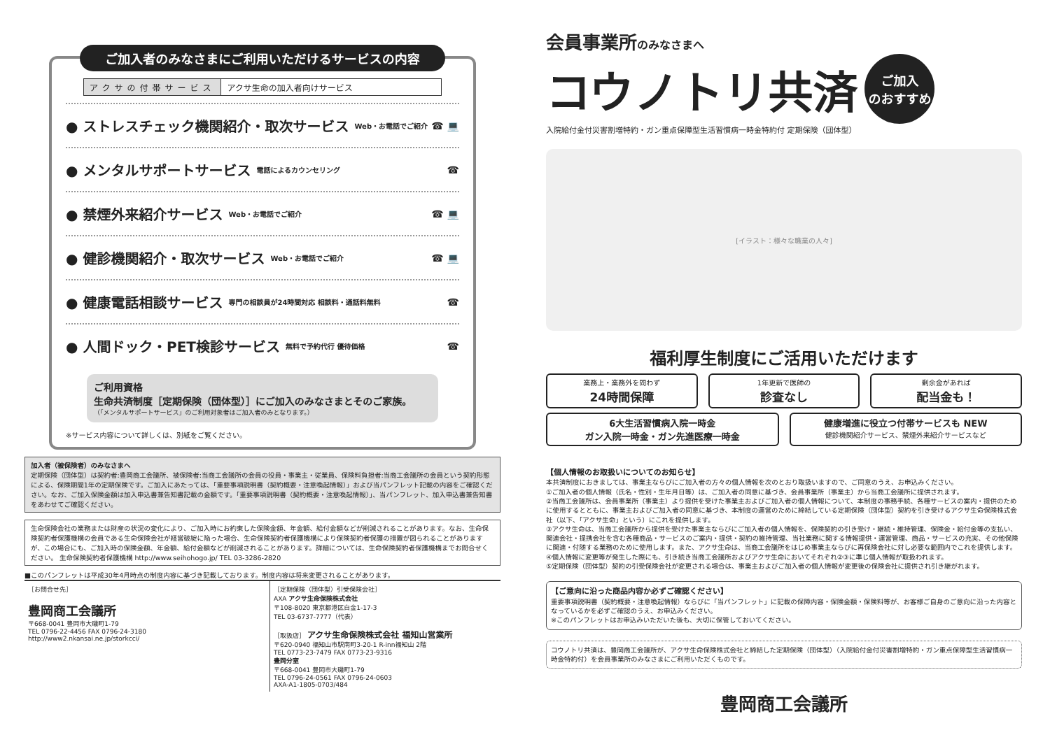ご加入者のみなさまにご利用いただけるサービスの内容
アクサの付帯サービス アクサ生命の加入者向けサービス
● ストレスチェック機関紹介・取次サービス Web・お電話でご紹介 ☎ 💻
● メンタルサポートサービス 電話によるカウンセリング ☎
● 禁煙外来紹介サービス Web・お電話でご紹介 ☎ 💻
● 健診機関紹介・取次サービス Web・お電話でご紹介 ☎ 💻
● 健康電話相談サービス 専門の相談員が24時間対応 相談料・通話料無料 ☎
● 人間ドック・PET検診サービス 無料で予約代行 優待価格 ☎
ご利用資格
生命共済制度［定期保険（団体型）］にご加入のみなさまとそのご家族。
（「メンタルサポートサービス」のご利用対象者はご加入者のみとなります。）
※サービス内容について詳しくは、別紙をご覧ください。
加入者（被保険者）のみなさまへ
定期保険（団体型）は契約者:豊岡商工会議所、被保険者:当商工会議所の会員の役員・事業主・従業員、保険料負担者:当商工会議所の会員という契約形態による、保険期間1年の定期保険です。ご加入にあたっては、「重要事項説明書（契約概要・注意喚起情報）」および当パンフレット記載の内容をご確認ください。なお、ご加入保険金額は加入申込書兼告知書記載の金額です。「重要事項説明書（契約概要・注意喚起情報）」、当パンフレット、加入申込書兼告知書をあわせてご確認ください。
生命保険会社の業務または財産の状況の変化により、ご加入時にお約束した保険金額、年金額、給付金額などが削減されることがあります。なお、生命保険契約者保護機構の会員である生命保険会社が経営破綻に陥った場合、生命保険契約者保護機構により保険契約者保護の措置が図られることがありますが、この場合にも、ご加入時の保険金額、年金額、給付金額などが削減されることがあります。詳細については、生命保険契約者保護機構までお問合せください。 生命保険契約者保護機構 http://www.seihohogo.jp/ TEL 03-3286-2820
■このパンフレットは平成30年4月時点の制度内容に基づき記載しております。制度内容は将来変更されることがあります。
［お問合せ先］
豊岡商工会議所
〒668-0041 豊岡市大磯町1-79
TEL 0796-22-4456 FAX 0796-24-3180
http://www2.nkansai.ne.jp/storkcci/
［定期保険（団体型）引受保険会社］
AXA アクサ生命保険株式会社
〒108-8020 東京都港区白金1-17-3
TEL 03-6737-7777（代表）
［取扱店］ アクサ生命保険株式会社 福知山営業所
〒620-0940 福知山市駅南町3-20-1 R-inn福知山 2階
TEL 0773-23-7479 FAX 0773-23-9316
豊岡分室
〒668-0041 豊岡市大磯町1-79
TEL 0796-24-0561 FAX 0796-24-0603
AXA-A1-1805-0703/484
会員事業所のみなさまへ
コウノトリ共済
ご加入
のおすすめ
入院給付金付災害割増特約・ガン重点保障型生活習慣病一時金特約付 定期保険（団体型）
[イラスト：様々な職業の人々]
福利厚生制度にご活用いただけます
業務上・業務外を問わず
24時間保障
1年更新で医師の
診査なし
剰余金があれば
配当金も！
6大生活習慣病入院一時金
ガン入院一時金・ガン先進医療一時金
健康増進に役立つ付帯サービスも NEW
健診機関紹介サービス、禁煙外来紹介サービスなど
【個人情報のお取扱いについてのお知らせ】
本共済制度におきましては、事業主ならびにご加入者の方々の個人情報を次のとおり取扱いますので、ご同意のうえ、お申込みください。
①ご加入者の個人情報（氏名・性別・生年月日等）は、ご加入者の同意に基づき、会員事業所（事業主）から当商工会議所に提供されます。
②当商工会議所は、会員事業所（事業主）より提供を受けた事業主およびご加入者の個人情報について、本制度の事務手続、各種サービスの案内・提供のために使用するとともに、事業主およびご加入者の同意に基づき、本制度の運営のために締結している定期保険（団体型）契約を引き受けるアクサ生命保険株式会社（以下、「アクサ生命」という）にこれを提供します。
③アクサ生命は、当商工会議所から提供を受けた事業主ならびにご加入者の個人情報を、保険契約の引き受け・継続・維持管理、保険金・給付金等の支払い、関連会社・提携会社を含む各種商品・サービスのご案内・提供・契約の維持管理、当社業務に関する情報提供・運営管理、商品・サービスの充実、その他保険に関連・付随する業務のために使用します。また、アクサ生命は、当商工会議所をはじめ事業主ならびに再保険会社に対し必要な範囲内でこれを提供します。
④個人情報に変更等が発生した際にも、引き続き当商工会議所およびアクサ生命においてそれぞれ②③に準じ個人情報が取扱われます。
⑤定期保険（団体型）契約の引受保険会社が変更される場合は、事業主およびご加入者の個人情報が変更後の保険会社に提供され引き継がれます。
【ご意向に沿った商品内容か必ずご確認ください】
重要事項説明書（契約概要・注意喚起情報）ならびに「当パンフレット」に記載の保障内容・保険金額・保険料等が、お客様ご自身のご意向に沿った内容となっているかを必ずご確認のうえ、お申込みください。
※このパンフレットはお申込みいただいた後も、大切に保管しておいてください。
コウノトリ共済は、豊岡商工会議所が、アクサ生命保険株式会社と締結した定期保険（団体型）（入院給付金付災害割増特約・ガン重点保障型生活習慣病一時金特約付）を会員事業所のみなさまにご利用いただくものです。
豊岡商工会議所